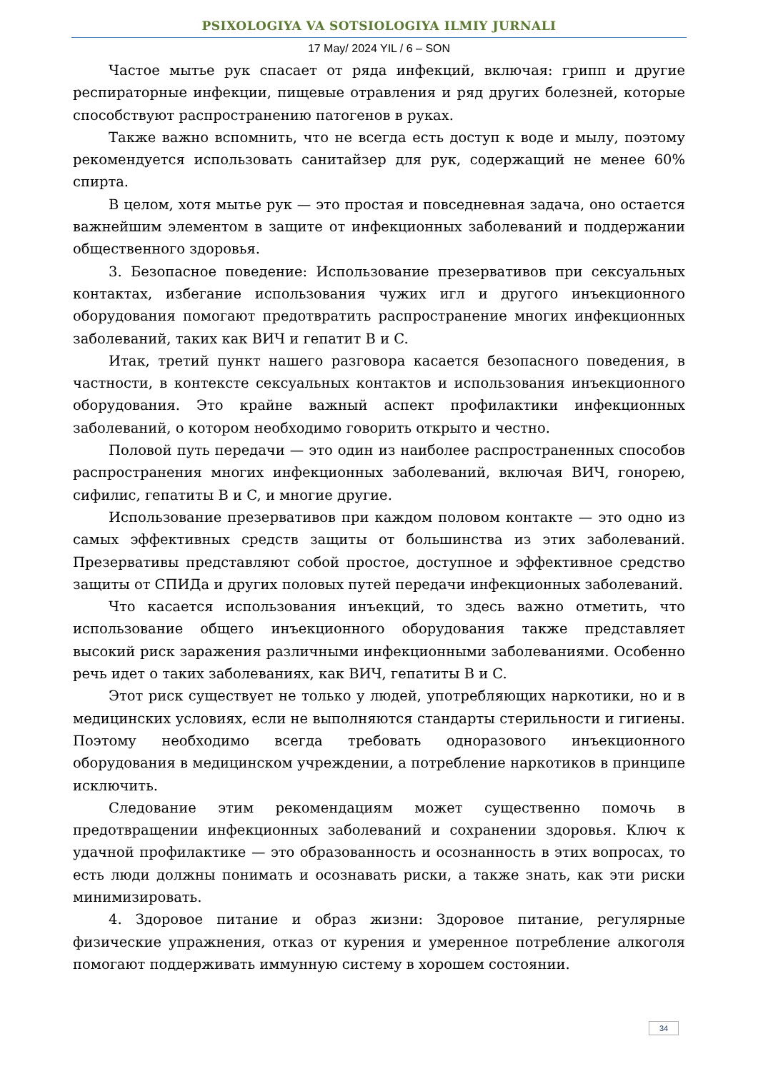PSIXOLOGIYA VA SOTSIOLOGIYA ILMIY JURNALI
17 May/ 2024 YIL / 6 – SON
Частое мытье рук спасает от ряда инфекций, включая: грипп и другие респираторные инфекции, пищевые отравления и ряд других болезней, которые способствуют распространению патогенов в руках.
Также важно вспомнить, что не всегда есть доступ к воде и мылу, поэтому рекомендуется использовать санитайзер для рук, содержащий не менее 60% спирта.
В целом, хотя мытье рук — это простая и повседневная задача, оно остается важнейшим элементом в защите от инфекционных заболеваний и поддержании общественного здоровья.
3. Безопасное поведение: Использование презервативов при сексуальных контактах, избегание использования чужих игл и другого инъекционного оборудования помогают предотвратить распространение многих инфекционных заболеваний, таких как ВИЧ и гепатит B и C.
Итак, третий пункт нашего разговора касается безопасного поведения, в частности, в контексте сексуальных контактов и использования инъекционного оборудования. Это крайне важный аспект профилактики инфекционных заболеваний, о котором необходимо говорить открыто и честно.
Половой путь передачи — это один из наиболее распространенных способов распространения многих инфекционных заболеваний, включая ВИЧ, гонорею, сифилис, гепатиты B и C, и многие другие.
Использование презервативов при каждом половом контакте — это одно из самых эффективных средств защиты от большинства из этих заболеваний. Презервативы представляют собой простое, доступное и эффективное средство защиты от СПИДа и других половых путей передачи инфекционных заболеваний.
Что касается использования инъекций, то здесь важно отметить, что использование общего инъекционного оборудования также представляет высокий риск заражения различными инфекционными заболеваниями. Особенно речь идет о таких заболеваниях, как ВИЧ, гепатиты B и C.
Этот риск существует не только у людей, употребляющих наркотики, но и в медицинских условиях, если не выполняются стандарты стерильности и гигиены. Поэтому необходимо всегда требовать одноразового инъекционного оборудования в медицинском учреждении, а потребление наркотиков в принципе исключить.
Следование этим рекомендациям может существенно помочь в предотвращении инфекционных заболеваний и сохранении здоровья. Ключ к удачной профилактике — это образованность и осознанность в этих вопросах, то есть люди должны понимать и осознавать риски, а также знать, как эти риски минимизировать.
4. Здоровое питание и образ жизни: Здоровое питание, регулярные физические упражнения, отказ от курения и умеренное потребление алкоголя помогают поддерживать иммунную систему в хорошем состоянии.
34